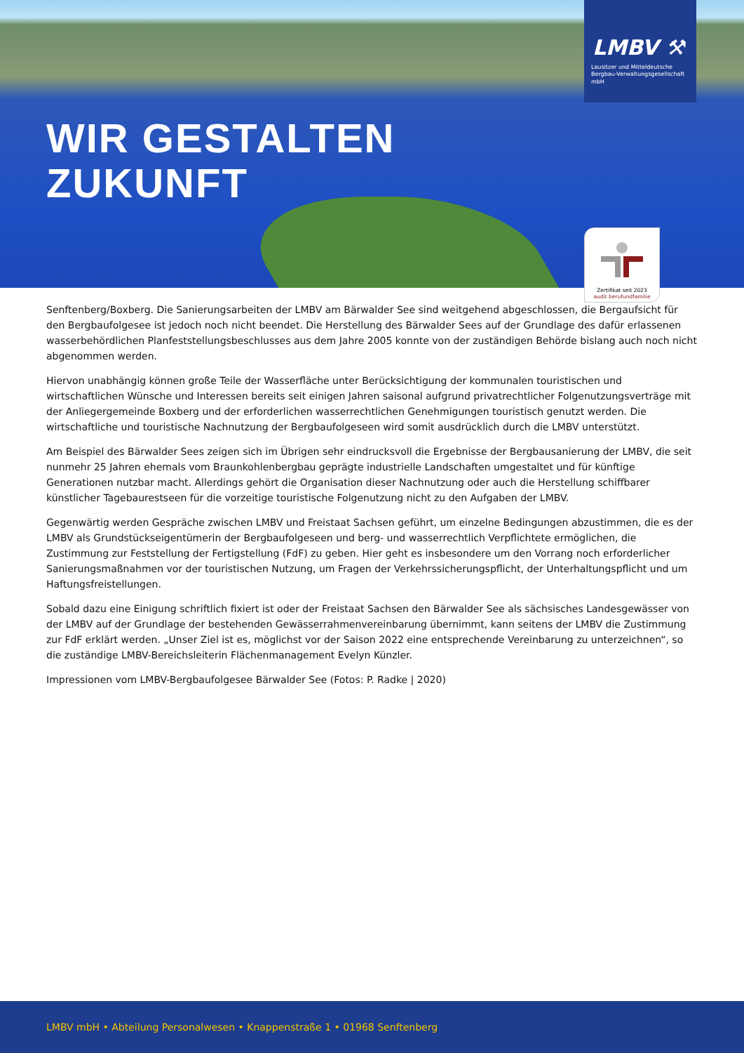WIR GESTALTEN
ZUKUNFT
LMBV ⚒
Lausitzer und Mitteldeutsche
Bergbau-Verwaltungsgesellschaft mbH
Zertifikat seit 2023
audit berufundfamilie
Senftenberg/Boxberg. Die Sanierungsarbeiten der LMBV am Bärwalder See sind weitgehend abgeschlossen, die Bergaufsicht für den Bergbaufolgesee ist jedoch noch nicht beendet. Die Herstellung des Bärwalder Sees auf der Grundlage des dafür erlassenen wasserbehördlichen Planfeststellungsbeschlusses aus dem Jahre 2005 konnte von der zuständigen Behörde bislang auch noch nicht abgenommen werden.
Hiervon unabhängig können große Teile der Wasserfläche unter Berücksichtigung der kommunalen touristischen und wirtschaftlichen Wünsche und Interessen bereits seit einigen Jahren saisonal aufgrund privatrechtlicher Folgenutzungsverträge mit der Anliegergemeinde Boxberg und der erforderlichen wasserrechtlichen Genehmigungen touristisch genutzt werden. Die wirtschaftliche und touristische Nachnutzung der Bergbaufolgeseen wird somit ausdrücklich durch die LMBV unterstützt.
Am Beispiel des Bärwalder Sees zeigen sich im Übrigen sehr eindrucksvoll die Ergebnisse der Bergbausanierung der LMBV, die seit nunmehr 25 Jahren ehemals vom Braunkohlenbergbau geprägte industrielle Landschaften umgestaltet und für künftige Generationen nutzbar macht. Allerdings gehört die Organisation dieser Nachnutzung oder auch die Herstellung schiffbarer künstlicher Tagebaurestseen für die vorzeitige touristische Folgenutzung nicht zu den Aufgaben der LMBV.
Gegenwärtig werden Gespräche zwischen LMBV und Freistaat Sachsen geführt, um einzelne Bedingungen abzustimmen, die es der LMBV als Grundstückseigentümerin der Bergbaufolgeseen und berg- und wasserrechtlich Verpflichtete ermöglichen, die Zustimmung zur Feststellung der Fertigstellung (FdF) zu geben. Hier geht es insbesondere um den Vorrang noch erforderlicher Sanierungsmaßnahmen vor der touristischen Nutzung, um Fragen der Verkehrssicherungspflicht, der Unterhaltungspflicht und um Haftungsfreistellungen.
Sobald dazu eine Einigung schriftlich fixiert ist oder der Freistaat Sachsen den Bärwalder See als sächsisches Landesgewässer von der LMBV auf der Grundlage der bestehenden Gewässerrahmenvereinbarung übernimmt, kann seitens der LMBV die Zustimmung zur FdF erklärt werden. „Unser Ziel ist es, möglichst vor der Saison 2022 eine entsprechende Vereinbarung zu unterzeichnen“, so die zuständige LMBV-Bereichsleiterin Flächenmanagement Evelyn Künzler.
Impressionen vom LMBV-Bergbaufolgesee Bärwalder See (Fotos: P. Radke | 2020)
LMBV mbH • Abteilung Personalwesen • Knappenstraße 1 • 01968 Senftenberg